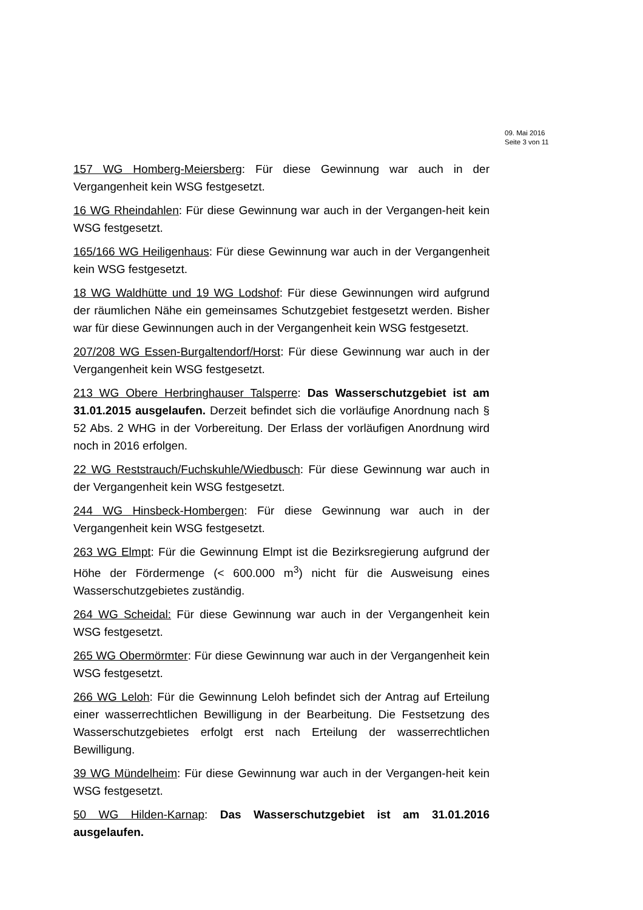09. Mai 2016
Seite 3 von 11
157 WG Homberg-Meiersberg: Für diese Gewinnung war auch in der Vergangenheit kein WSG festgesetzt.
16 WG Rheindahlen: Für diese Gewinnung war auch in der Vergangen-heit kein WSG festgesetzt.
165/166 WG Heiligenhaus: Für diese Gewinnung war auch in der Vergangenheit kein WSG festgesetzt.
18 WG Waldhütte und 19 WG Lodshof: Für diese Gewinnungen wird aufgrund der räumlichen Nähe ein gemeinsames Schutzgebiet festgesetzt werden. Bisher war für diese Gewinnungen auch in der Vergangenheit kein WSG festgesetzt.
207/208 WG Essen-Burgaltendorf/Horst: Für diese Gewinnung war auch in der Vergangenheit kein WSG festgesetzt.
213 WG Obere Herbringhauser Talsperre: Das Wasserschutzgebiet ist am 31.01.2015 ausgelaufen. Derzeit befindet sich die vorläufige Anordnung nach § 52 Abs. 2 WHG in der Vorbereitung. Der Erlass der vorläufigen Anordnung wird noch in 2016 erfolgen.
22 WG Reststrauch/Fuchskuhle/Wiedbusch: Für diese Gewinnung war auch in der Vergangenheit kein WSG festgesetzt.
244 WG Hinsbeck-Hombergen: Für diese Gewinnung war auch in der Vergangenheit kein WSG festgesetzt.
263 WG Elmpt: Für die Gewinnung Elmpt ist die Bezirksregierung aufgrund der Höhe der Fördermenge (< 600.000 m<sup>3</sup>) nicht für die Ausweisung eines Wasserschutzgebietes zuständig.
264 WG Scheidal: Für diese Gewinnung war auch in der Vergangenheit kein WSG festgesetzt.
265 WG Obermörmter: Für diese Gewinnung war auch in der Vergangenheit kein WSG festgesetzt.
266 WG Leloh: Für die Gewinnung Leloh befindet sich der Antrag auf Erteilung einer wasserrechtlichen Bewilligung in der Bearbeitung. Die Festsetzung des Wasserschutzgebietes erfolgt erst nach Erteilung der wasserrechtlichen Bewilligung.
39 WG Mündelheim: Für diese Gewinnung war auch in der Vergangen-heit kein WSG festgesetzt.
50 WG Hilden-Karnap: Das Wasserschutzgebiet ist am 31.01.2016 ausgelaufen.